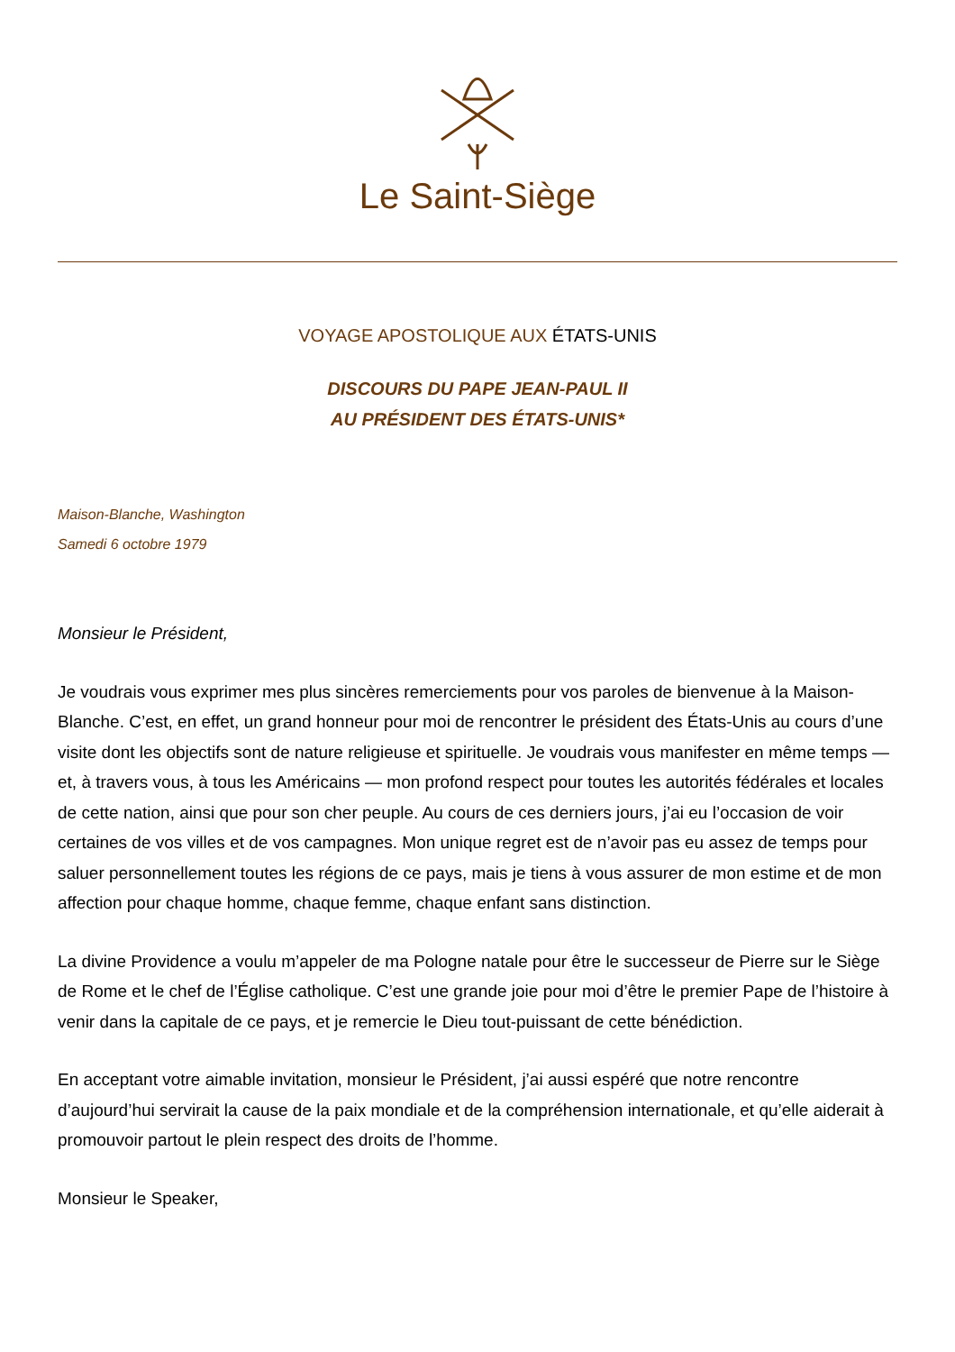Le Saint-Siège
VOYAGE APOSTOLIQUE AUX ÉTATS-UNIS
DISCOURS DU PAPE JEAN-PAUL II
AU PRÉSIDENT DES ÉTATS-UNIS*
Maison-Blanche, Washington
Samedi 6 octobre 1979
Monsieur le Président,
Je voudrais vous exprimer mes plus sincères remerciements pour vos paroles de bienvenue à la Maison-Blanche. C’est, en effet, un grand honneur pour moi de rencontrer le président des États-Unis au cours d’une visite dont les objectifs sont de nature religieuse et spirituelle. Je voudrais vous manifester en même temps — et, à travers vous, à tous les Américains — mon profond respect pour toutes les autorités fédérales et locales de cette nation, ainsi que pour son cher peuple. Au cours de ces derniers jours, j’ai eu l’occasion de voir certaines de vos villes et de vos campagnes. Mon unique regret est de n’avoir pas eu assez de temps pour saluer personnellement toutes les régions de ce pays, mais je tiens à vous assurer de mon estime et de mon affection pour chaque homme, chaque femme, chaque enfant sans distinction.
La divine Providence a voulu m’appeler de ma Pologne natale pour être le successeur de Pierre sur le Siège de Rome et le chef de l’Église catholique. C’est une grande joie pour moi d’être le premier Pape de l’histoire à venir dans la capitale de ce pays, et je remercie le Dieu tout-puissant de cette bénédiction.
En acceptant votre aimable invitation, monsieur le Président, j’ai aussi espéré que notre rencontre d’aujourd’hui servirait la cause de la paix mondiale et de la compréhension internationale, et qu’elle aiderait à promouvoir partout le plein respect des droits de l’homme.
Monsieur le Speaker,